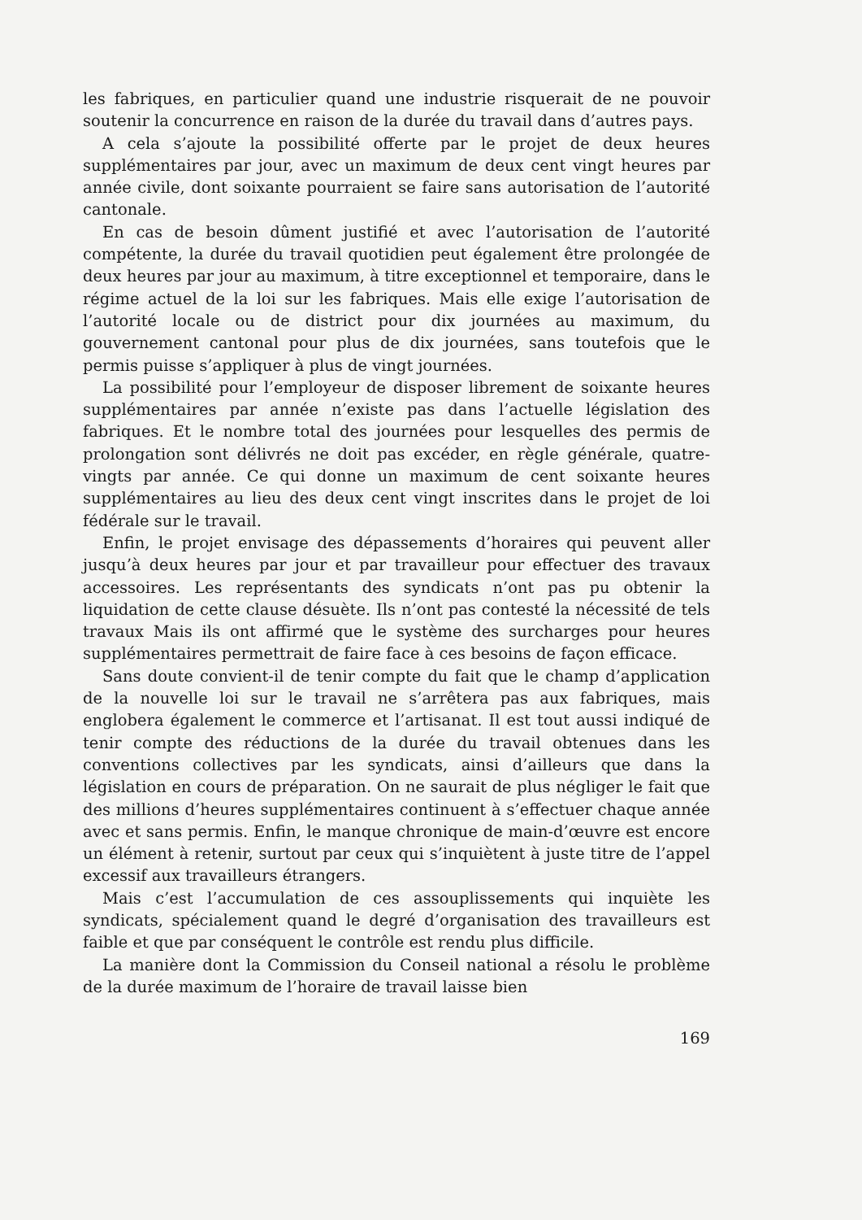les fabriques, en particulier quand une industrie risquerait de ne pouvoir soutenir la concurrence en raison de la durée du travail dans d’autres pays.
A cela s’ajoute la possibilité offerte par le projet de deux heures supplémentaires par jour, avec un maximum de deux cent vingt heures par année civile, dont soixante pourraient se faire sans autorisation de l’autorité cantonale.
En cas de besoin dûment justifié et avec l’autorisation de l’autorité compétente, la durée du travail quotidien peut également être prolongée de deux heures par jour au maximum, à titre exceptionnel et temporaire, dans le régime actuel de la loi sur les fabriques. Mais elle exige l’autorisation de l’autorité locale ou de district pour dix journées au maximum, du gouvernement cantonal pour plus de dix journées, sans toutefois que le permis puisse s’appliquer à plus de vingt journées.
La possibilité pour l’employeur de disposer librement de soixante heures supplémentaires par année n’existe pas dans l’actuelle législation des fabriques. Et le nombre total des journées pour lesquelles des permis de prolongation sont délivrés ne doit pas excéder, en règle générale, quatre-vingts par année. Ce qui donne un maximum de cent soixante heures supplémentaires au lieu des deux cent vingt inscrites dans le projet de loi fédérale sur le travail.
Enfin, le projet envisage des dépassements d’horaires qui peuvent aller jusqu’à deux heures par jour et par travailleur pour effectuer des travaux accessoires. Les représentants des syndicats n’ont pas pu obtenir la liquidation de cette clause désuète. Ils n’ont pas contesté la nécessité de tels travaux Mais ils ont affirmé que le système des surcharges pour heures supplémentaires permettrait de faire face à ces besoins de façon efficace.
Sans doute convient-il de tenir compte du fait que le champ d’application de la nouvelle loi sur le travail ne s’arrêtera pas aux fabriques, mais englobera également le commerce et l’artisanat. Il est tout aussi indiqué de tenir compte des réductions de la durée du travail obtenues dans les conventions collectives par les syndicats, ainsi d’ailleurs que dans la législation en cours de préparation. On ne saurait de plus négliger le fait que des millions d’heures supplémentaires continuent à s’effectuer chaque année avec et sans permis. Enfin, le manque chronique de main-d’œuvre est encore un élément à retenir, surtout par ceux qui s’inquiètent à juste titre de l’appel excessif aux travailleurs étrangers.
Mais c’est l’accumulation de ces assouplissements qui inquiète les syndicats, spécialement quand le degré d’organisation des travailleurs est faible et que par conséquent le contrôle est rendu plus difficile.
La manière dont la Commission du Conseil national a résolu le problème de la durée maximum de l’horaire de travail laisse bien
169